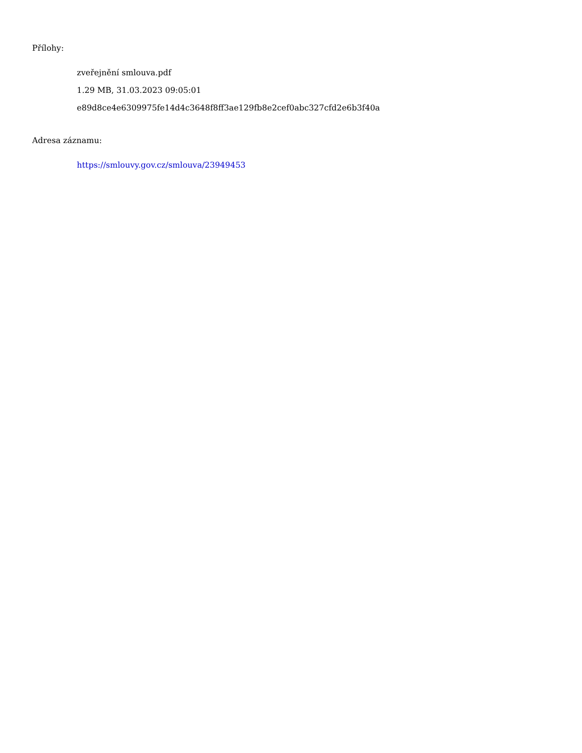Přílohy:
zveřejnění smlouva.pdf
1.29 MB, 31.03.2023 09:05:01
e89d8ce4e6309975fe14d4c3648f8ff3ae129fb8e2cef0abc327cfd2e6b3f40a
Adresa záznamu:
https://smlouvy.gov.cz/smlouva/23949453